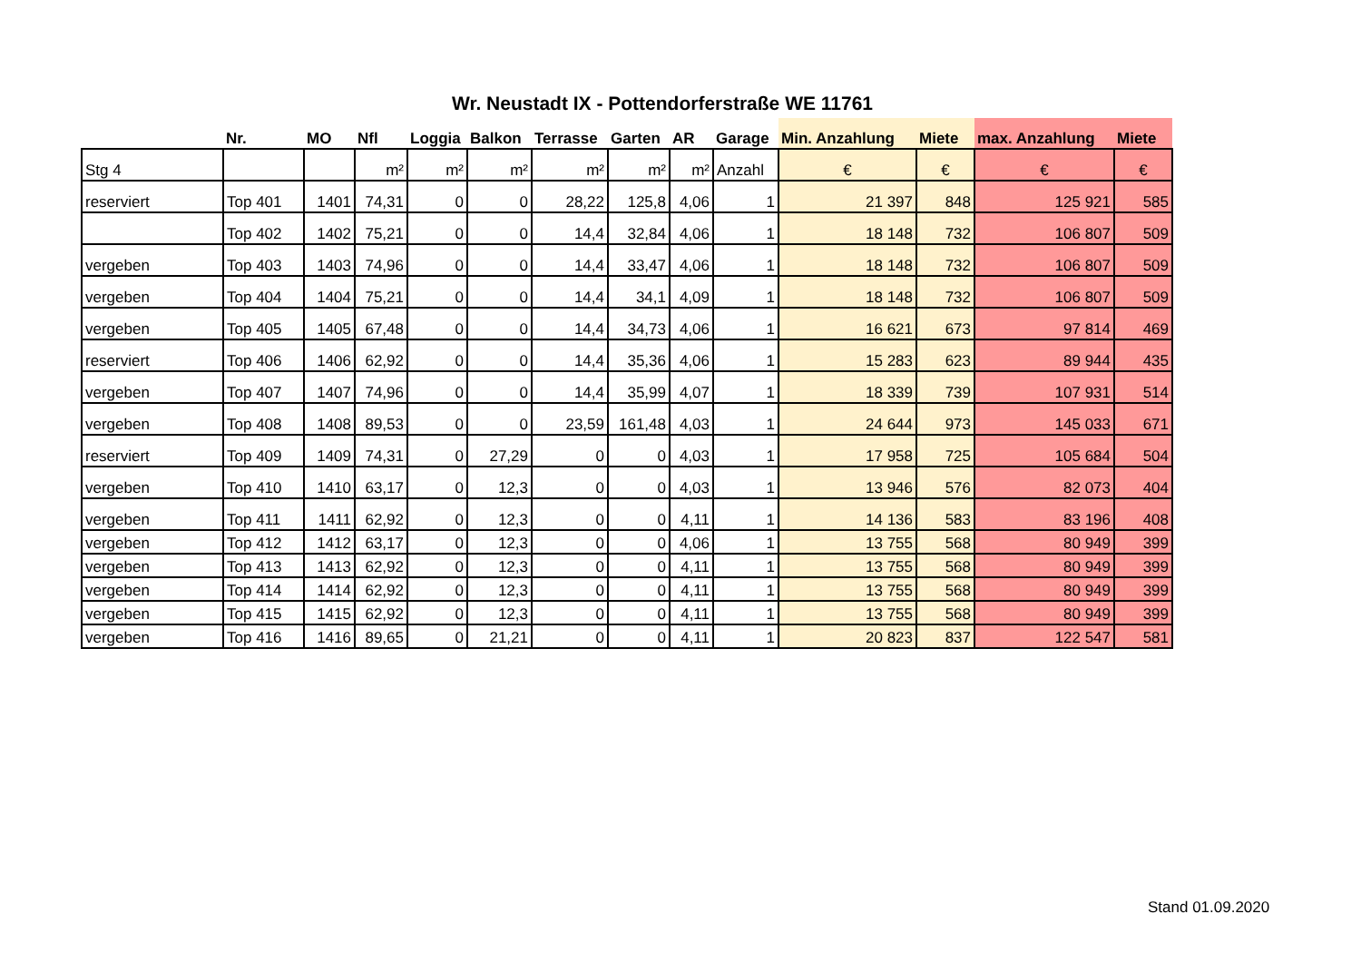Wr. Neustadt IX - Pottendorferstraße WE 11761
| | Nr. | MO | Nfl | Loggia | Balkon | Terrasse | Garten | AR | Garage | Min. Anzahlung | Miete | max. Anzahlung | Miete |
| --- | --- | --- | --- | --- | --- | --- | --- | --- | --- | --- | --- | --- | --- |
| Stg 4 | | | m² | m² | m² | m² | m² | m² | Anzahl | € | € | € | € |
| reserviert | Top 401 | 1401 | 74,31 | 0 | 0 | 28,22 | 125,8 | 4,06 | 1 | 21 397 | 848 | 125 921 | 585 |
| | Top 402 | 1402 | 75,21 | 0 | 0 | 14,4 | 32,84 | 4,06 | 1 | 18 148 | 732 | 106 807 | 509 |
| vergeben | Top 403 | 1403 | 74,96 | 0 | 0 | 14,4 | 33,47 | 4,06 | 1 | 18 148 | 732 | 106 807 | 509 |
| vergeben | Top 404 | 1404 | 75,21 | 0 | 0 | 14,4 | 34,1 | 4,09 | 1 | 18 148 | 732 | 106 807 | 509 |
| vergeben | Top 405 | 1405 | 67,48 | 0 | 0 | 14,4 | 34,73 | 4,06 | 1 | 16 621 | 673 | 97 814 | 469 |
| reserviert | Top 406 | 1406 | 62,92 | 0 | 0 | 14,4 | 35,36 | 4,06 | 1 | 15 283 | 623 | 89 944 | 435 |
| vergeben | Top 407 | 1407 | 74,96 | 0 | 0 | 14,4 | 35,99 | 4,07 | 1 | 18 339 | 739 | 107 931 | 514 |
| vergeben | Top 408 | 1408 | 89,53 | 0 | 0 | 23,59 | 161,48 | 4,03 | 1 | 24 644 | 973 | 145 033 | 671 |
| reserviert | Top 409 | 1409 | 74,31 | 0 | 27,29 | 0 | 0 | 4,03 | 1 | 17 958 | 725 | 105 684 | 504 |
| vergeben | Top 410 | 1410 | 63,17 | 0 | 12,3 | 0 | 0 | 4,03 | 1 | 13 946 | 576 | 82 073 | 404 |
| vergeben | Top 411 | 1411 | 62,92 | 0 | 12,3 | 0 | 0 | 4,11 | 1 | 14 136 | 583 | 83 196 | 408 |
| vergeben | Top 412 | 1412 | 63,17 | 0 | 12,3 | 0 | 0 | 4,06 | 1 | 13 755 | 568 | 80 949 | 399 |
| vergeben | Top 413 | 1413 | 62,92 | 0 | 12,3 | 0 | 0 | 4,11 | 1 | 13 755 | 568 | 80 949 | 399 |
| vergeben | Top 414 | 1414 | 62,92 | 0 | 12,3 | 0 | 0 | 4,11 | 1 | 13 755 | 568 | 80 949 | 399 |
| vergeben | Top 415 | 1415 | 62,92 | 0 | 12,3 | 0 | 0 | 4,11 | 1 | 13 755 | 568 | 80 949 | 399 |
| vergeben | Top 416 | 1416 | 89,65 | 0 | 21,21 | 0 | 0 | 4,11 | 1 | 20 823 | 837 | 122 547 | 581 |
Stand 01.09.2020